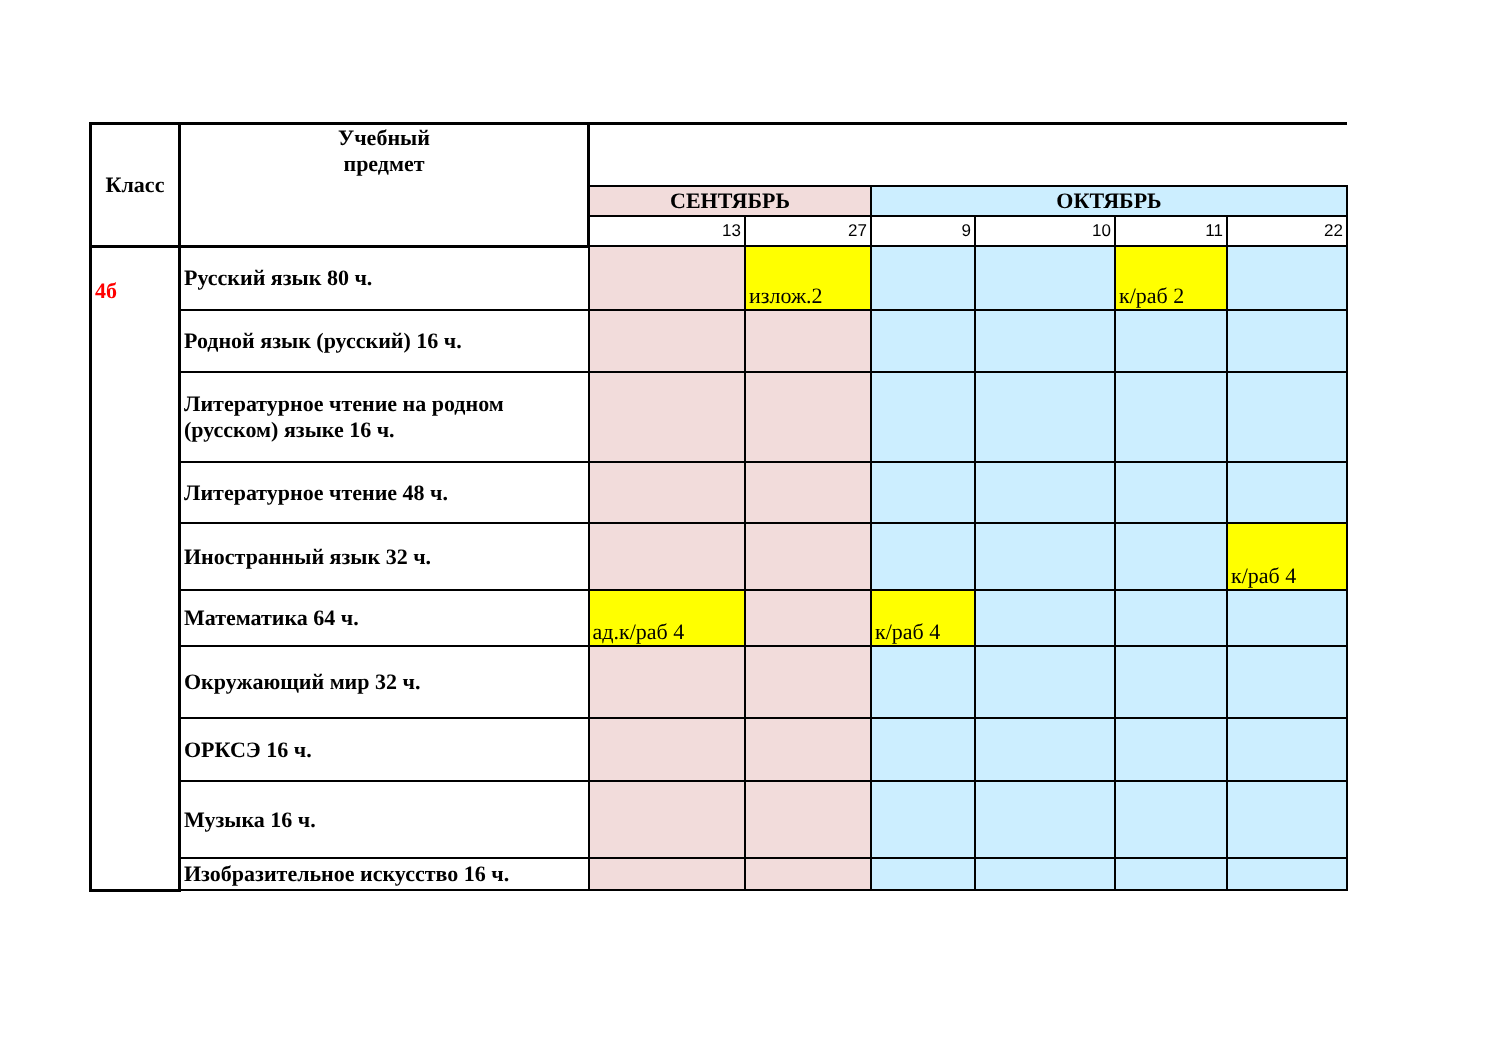| Класс | Учебный предмет | | | | | | |
| --- | --- | --- | --- | --- | --- | --- | --- |
| | | СЕНТЯБРЬ | | ОКТЯБРЬ | | | |
| | | 13 | 27 | 9 | 10 | 11 | 22 |
| 4б | Русский язык 80 ч. | | излож.2 | | | к/раб 2 | |
| | Родной язык (русский) 16 ч. | | | | | | |
| | Литературное чтение на родном (русском) языке 16 ч. | | | | | | |
| | Литературное чтение 48 ч. | | | | | | |
| | Иностранный язык 32 ч. | | | | | | к/раб 4 |
| | Математика 64 ч. | ад.к/раб 4 | | к/раб 4 | | | |
| | Окружающий мир 32 ч. | | | | | | |
| | ОРКСЭ 16 ч. | | | | | | |
| | Музыка 16 ч. | | | | | | |
| | Изобразительное искусство 16 ч. | | | | | | |